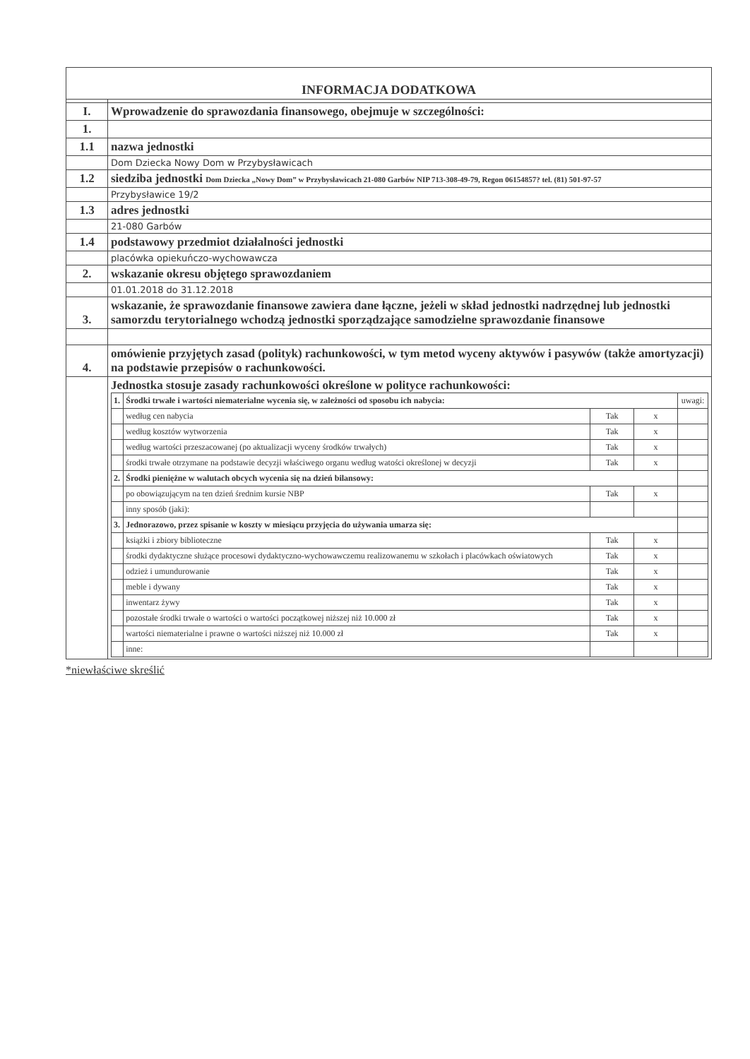| INFORMACJA DODATKOWA | |
| I. | Wprowadzenie do sprawozdania finansowego, obejmuje w szczególności: |
| 1. | |
| 1.1 | nazwa jednostki |
| | Dom Dziecka Nowy Dom w Przybysławicach |
| 1.2 | siedziba jednostki Dom Dziecka „Nowy Dom” w Przybysławicach 21-080 Garbów NIP 713-308-49-79, Regon 06154857? tel. (81) 501-97-57 |
| | Przybysławice 19/2 |
| 1.3 | adres jednostki |
| | 21-080 Garbów |
| 1.4 | podstawowy przedmiot działalności jednostki |
| | placówka opiekuńczo-wychowawcza |
| 2. | wskazanie okresu objętego sprawozdaniem |
| | 01.01.2018 do 31.12.2018 |
| 3. | wskazanie, że sprawozdanie finansowe zawiera dane łączne, jeżeli w skład jednostki nadrzędnej lub jednostki samorzdu terytorialnego wchodzą jednostki sporządzające samodzielne sprawozdanie finansowe |
| 4. | omówienie przyjętych zasad (polityk) rachunkowości, w tym metod wyceny aktywów i pasywów (także amortyzacji) na podstawie przepisów o rachunkowości. |
| | Jednostka stosuje zasady rachunkowości określone w polityce rachunkowości: / 1. / Środki trwałe i wartości niematerialne wycenia się, w zależności od sposobu ich nabycia: / / / uwagi: / / / według cen nabycia / Tak / x / / / / według kosztów wytworzenia / Tak / x / / / / według wartości przeszacowanej (po aktualizacji wyceny środków trwałych) / Tak / x / / / / środki trwałe otrzymane na podstawie decyzji właściwego organu według watości określonej w decyzji / Tak / x / / / 2. / Środki pieniężne w walutach obcych wycenia się na dzień bilansowy: / / / / / / po obowiązującym na ten dzień średnim kursie NBP / Tak / x / / / / inny sposób (jaki): / / / / / 3. / Jednorazowo, przez spisanie w koszty w miesiącu przyjęcia do używania umarza się: / / / / / / książki i zbiory biblioteczne / Tak / x / / / / środki dydaktyczne służące procesowi dydaktyczno-wychowawczemu realizowanemu w szkołach i placówkach oświatowych / Tak / x / / / / odzież i umundurowanie / Tak / x / / / / meble i dywany / Tak / x / / / / inwentarz żywy / Tak / x / / / / pozostałe środki trwałe o wartości o wartości początkowej niższej niż 10.000 zł / Tak / x / / / / wartości niematerialne i prawne o wartości niższej niż 10.000 zł / Tak / x / / / / inne: / / / / |
*niewłaściwe skreślić